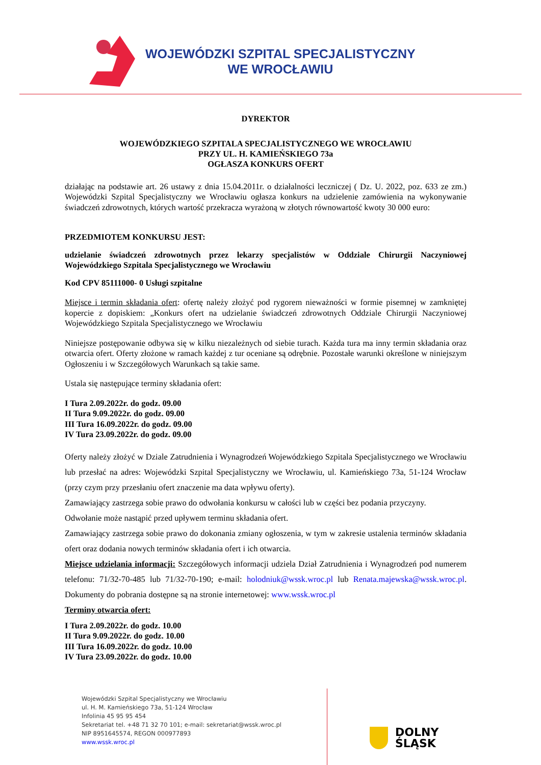WOJEWÓDZKI SZPITAL SPECJALISTYCZNY
WE WROCŁAWIU
DYREKTOR
WOJEWÓDZKIEGO SZPITALA SPECJALISTYCZNEGO WE WROCŁAWIU
PRZY UL. H. KAMIEŃSKIEGO 73a
OGŁASZA KONKURS OFERT
działając na podstawie art. 26 ustawy z dnia 15.04.2011r. o działalności leczniczej ( Dz. U. 2022, poz. 633 ze zm.) Wojewódzki Szpital Specjalistyczny we Wrocławiu ogłasza konkurs na udzielenie zamówienia na wykonywanie świadczeń zdrowotnych, których wartość przekracza wyrażoną w złotych równowartość kwoty 30 000 euro:
PRZEDMIOTEM KONKURSU JEST:
udzielanie świadczeń zdrowotnych przez lekarzy specjalistów w Oddziale Chirurgii Naczyniowej Wojewódzkiego Szpitala Specjalistycznego we Wrocławiu
Kod CPV 85111000- 0 Usługi szpitalne
Miejsce i termin składania ofert: ofertę należy złożyć pod rygorem nieważności w formie pisemnej w zamkniętej kopercie z dopiskiem: „Konkurs ofert na udzielanie świadczeń zdrowotnych Oddziale Chirurgii Naczyniowej Wojewódzkiego Szpitala Specjalistycznego we Wrocławiu
Niniejsze postępowanie odbywa się w kilku niezależnych od siebie turach. Każda tura ma inny termin składania oraz otwarcia ofert. Oferty złożone w ramach każdej z tur oceniane są odrębnie. Pozostałe warunki określone w niniejszym Ogłoszeniu i w Szczegółowych Warunkach są takie same.
Ustala się następujące terminy składania ofert:
I Tura 2.09.2022r. do godz. 09.00
II Tura 9.09.2022r. do godz. 09.00
III Tura 16.09.2022r. do godz. 09.00
IV Tura 23.09.2022r. do godz. 09.00
Oferty należy złożyć w Dziale Zatrudnienia i Wynagrodzeń Wojewódzkiego Szpitala Specjalistycznego we Wrocławiu lub przesłać na adres: Wojewódzki Szpital Specjalistyczny we Wrocławiu, ul. Kamieńskiego 73a, 51-124 Wrocław (przy czym przy przesłaniu ofert znaczenie ma data wpływu oferty).
Zamawiający zastrzega sobie prawo do odwołania konkursu w całości lub w części bez podania przyczyny.
Odwołanie może nastąpić przed upływem terminu składania ofert.
Zamawiający zastrzega sobie prawo do dokonania zmiany ogłoszenia, w tym w zakresie ustalenia terminów składania ofert oraz dodania nowych terminów składania ofert i ich otwarcia.
Miejsce udzielania informacji: Szczegółowych informacji udziela Dział Zatrudnienia i Wynagrodzeń pod numerem telefonu: 71/32-70-485 lub 71/32-70-190; e-mail: holodniuk@wssk.wroc.pl lub Renata.majewska@wssk.wroc.pl. Dokumenty do pobrania dostępne są na stronie internetowej: www.wssk.wroc.pl
Terminy otwarcia ofert:
I Tura 2.09.2022r. do godz. 10.00
II Tura 9.09.2022r. do godz. 10.00
III Tura 16.09.2022r. do godz. 10.00
IV Tura 23.09.2022r. do godz. 10.00
Wojewódzki Szpital Specjalistyczny we Wrocławiu
ul. H. M. Kamieńskiego 73a, 51-124 Wrocław
Infolinia 45 95 95 454
Sekretariat tel. +48 71 32 70 101; e-mail: sekretariat@wssk.wroc.pl
NIP 8951645574, REGON 000977893
www.wssk.wroc.pl
DOLNY
ŚLĄSK